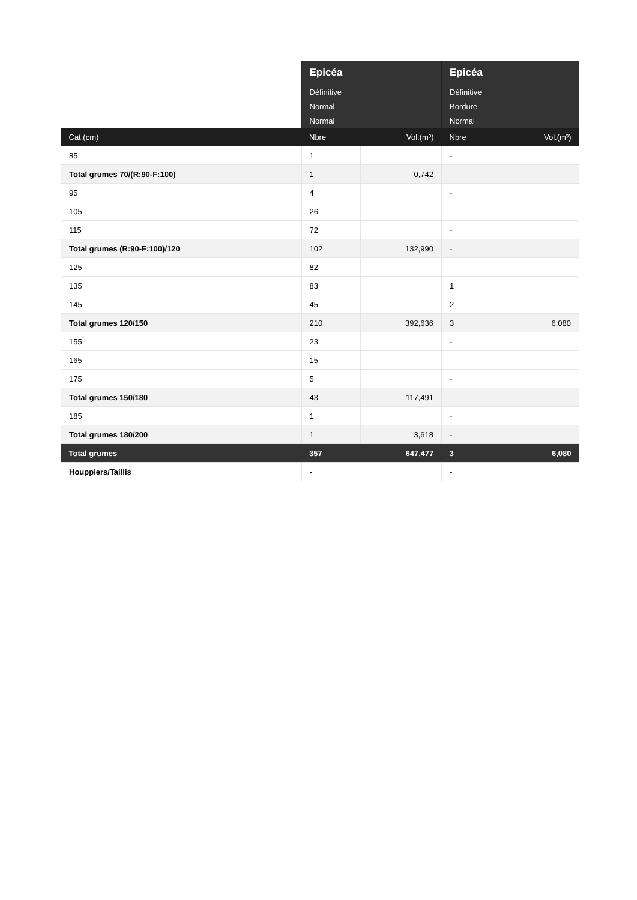| | Epicéa | | Epicéa | |
| --- | --- | --- | --- | --- |
| | Définitive | | Définitive | |
| | Normal | | Bordure | |
| | Normal | | Normal | |
| Cat.(cm) | Nbre | Vol.(m³) | Nbre | Vol.(m³) |
| 85 | 1 | | - | |
| Total grumes 70/(R:90-F:100) | 1 | 0,742 | - | |
| 95 | 4 | | - | |
| 105 | 26 | | - | |
| 115 | 72 | | - | |
| Total grumes (R:90-F:100)/120 | 102 | 132,990 | - | |
| 125 | 82 | | - | |
| 135 | 83 | | 1 | |
| 145 | 45 | | 2 | |
| Total grumes 120/150 | 210 | 392,636 | 3 | 6,080 |
| 155 | 23 | | - | |
| 165 | 15 | | - | |
| 175 | 5 | | - | |
| Total grumes 150/180 | 43 | 117,491 | - | |
| 185 | 1 | | - | |
| Total grumes 180/200 | 1 | 3,618 | - | |
| Total grumes | 357 | 647,477 | 3 | 6,080 |
| Houppiers/Taillis | - | | - | |